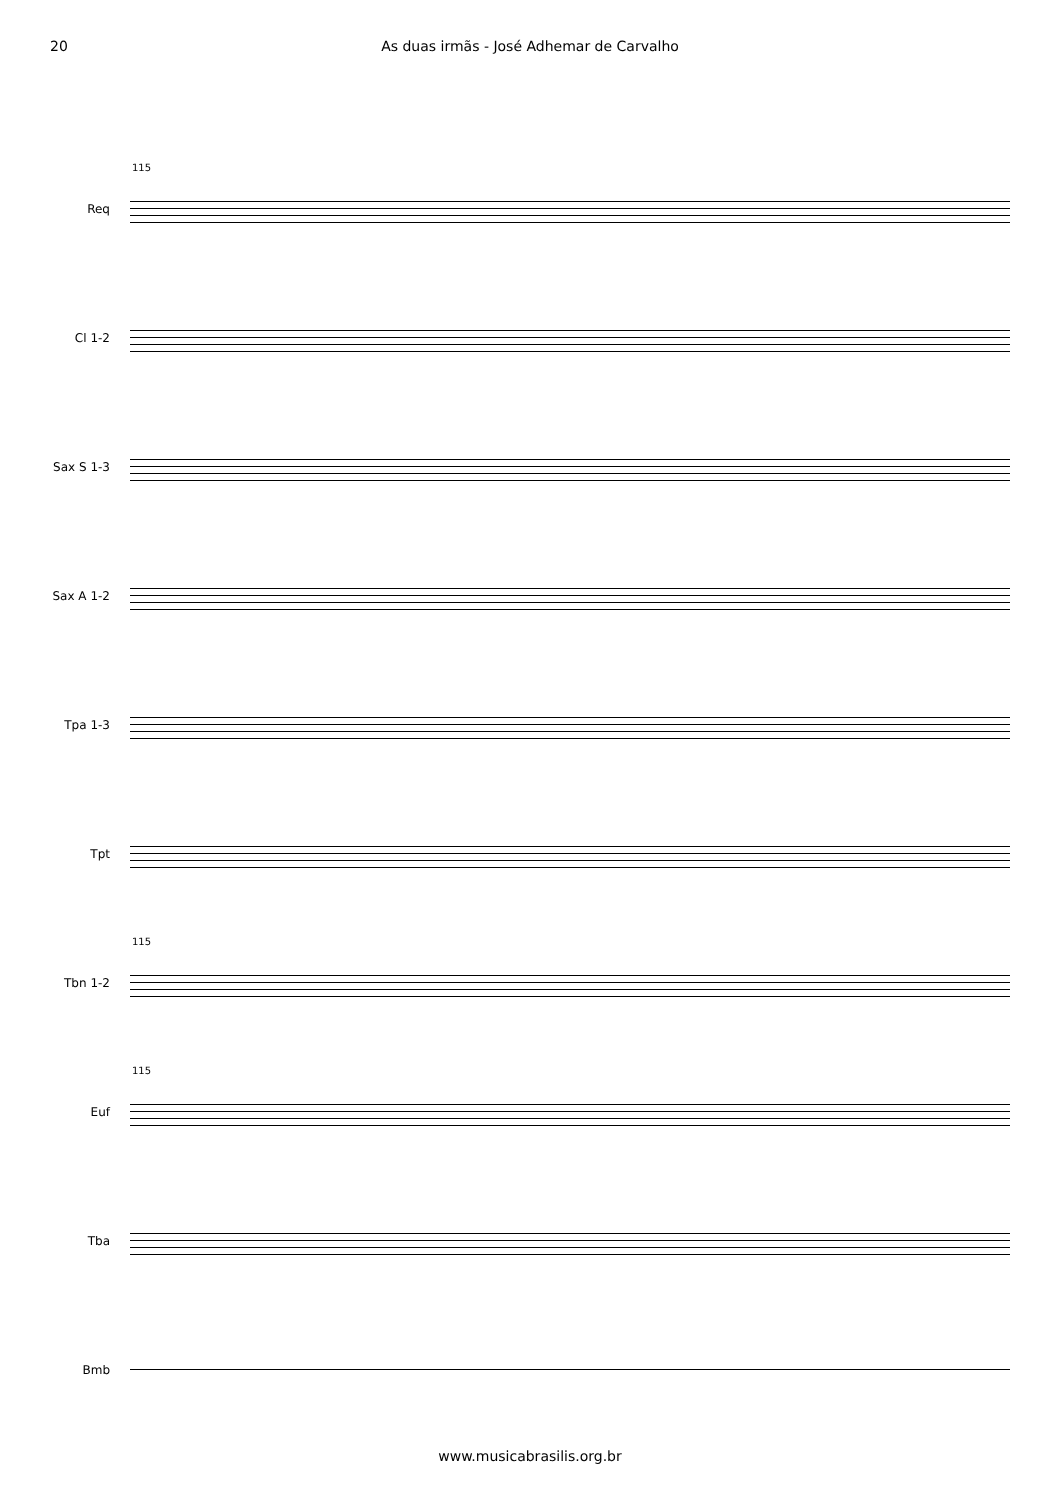20 As duas irmãs - José Adhemar de Carvalho
115
Req
Cl 1-2
Sax S 1-3
Sax A 1-2
Tpa 1-3
Tpt
115
Tbn 1-2
115
Euf
Tba
Bmb
www.musicabrasilis.org.br